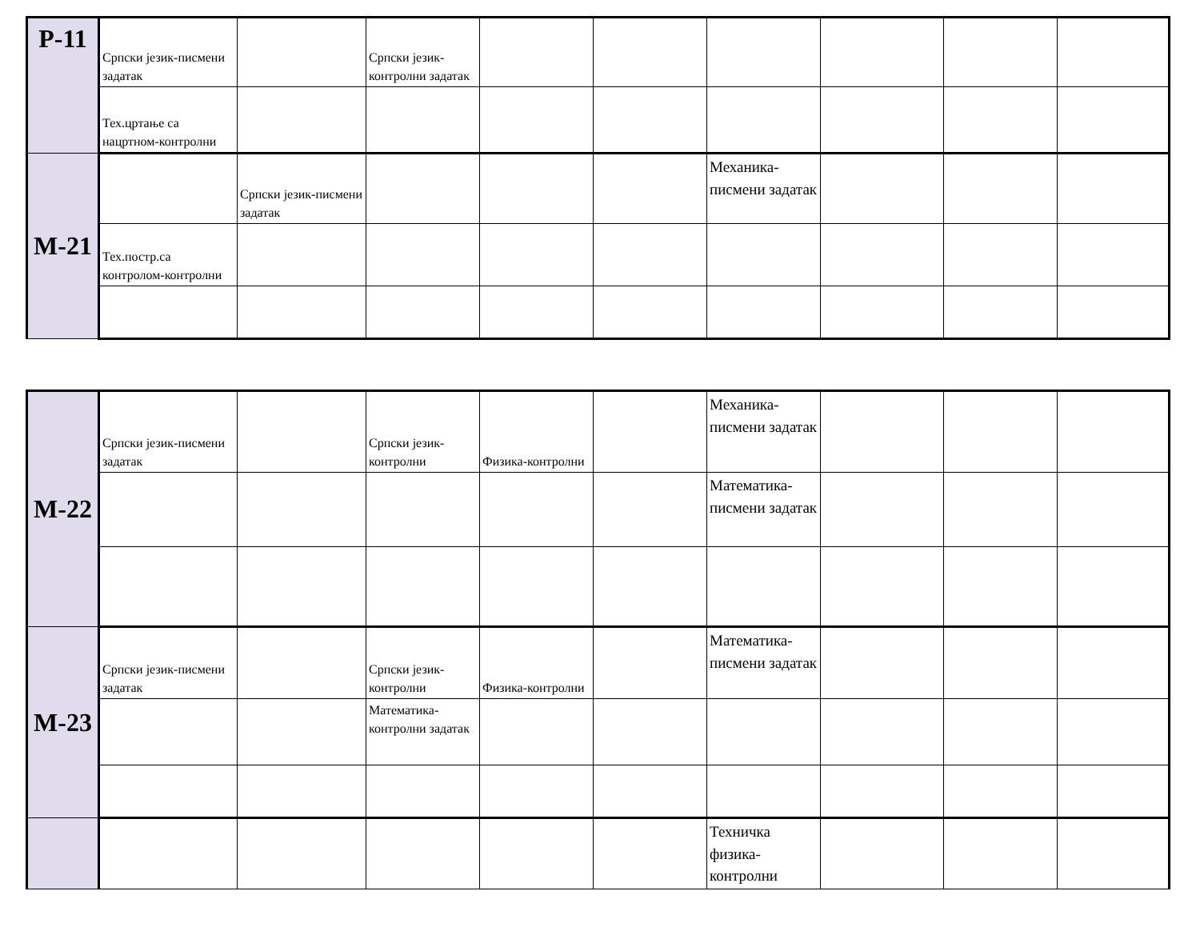| P-11 | Српски језик-писмени задатак | | Српски језик-контролни задатак | | | | | | |
| | Тех.цртање са нацртном-контролни | | | | | | | | |
| M-21 | | Српски језик-писмени задатак | | | | Механика-писмени задатак | | | |
| | Тех.постр.са контролом-контролни | | | | | | | | |
| M-22 | Српски језик-писмени задатак | | Српски језик-контролни | Физика-контролни | | Механика-писмени задатак | | | |
| | | | | | | Математика-писмени задатак | | | |
| M-23 | Српски језик-писмени задатак | | Српски језик-контролни | Физика-контролни | | Математика-писмени задатак | | | |
| | | | Математика-контролни задатак | | | | | | |
| | | | | | | Техничка физика-контролни | | | |